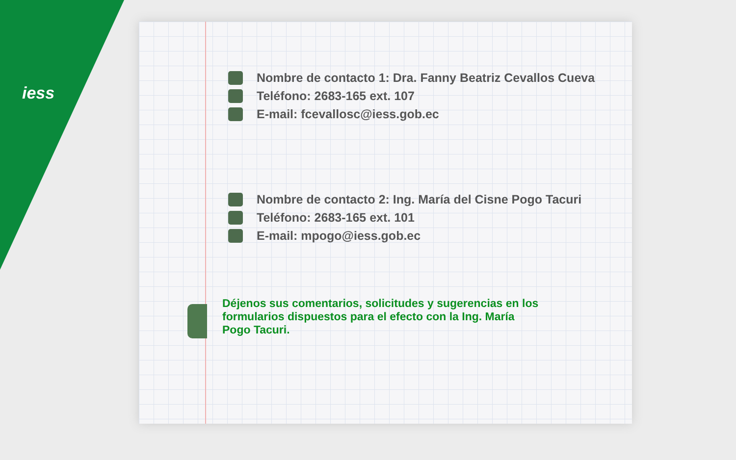iess
Nombre de contacto 1: Dra. Fanny Beatriz Cevallos Cueva
Teléfono: 2683-165 ext. 107
E-mail: fcevallosc@iess.gob.ec
Nombre de contacto 2: Ing. María del Cisne Pogo Tacuri
Teléfono: 2683-165 ext. 101
E-mail: mpogo@iess.gob.ec
Déjenos sus comentarios, solicitudes y sugerencias en los formularios dispuestos para el efecto con la Ing. María Pogo Tacuri.